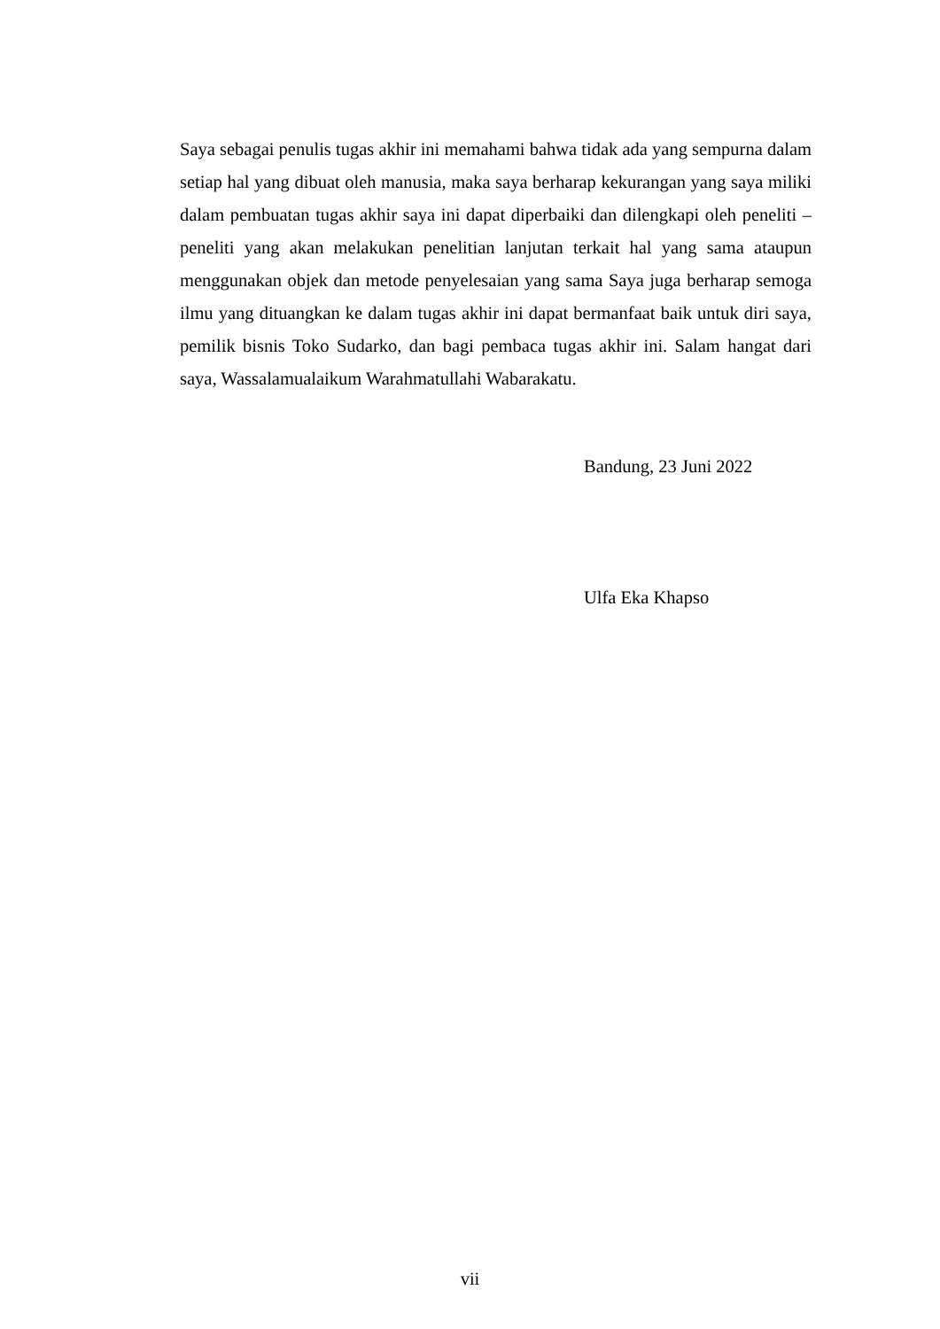Saya sebagai penulis tugas akhir ini memahami bahwa tidak ada yang sempurna dalam setiap hal yang dibuat oleh manusia, maka saya berharap kekurangan yang saya miliki dalam pembuatan tugas akhir saya ini dapat diperbaiki dan dilengkapi oleh peneliti – peneliti yang akan melakukan penelitian lanjutan terkait hal yang sama ataupun menggunakan objek dan metode penyelesaian yang sama Saya juga berharap semoga ilmu yang dituangkan ke dalam tugas akhir ini dapat bermanfaat baik untuk diri saya, pemilik bisnis Toko Sudarko, dan bagi pembaca tugas akhir ini. Salam hangat dari saya, Wassalamualaikum Warahmatullahi Wabarakatu.
Bandung, 23 Juni 2022
Ulfa Eka Khapso
vii